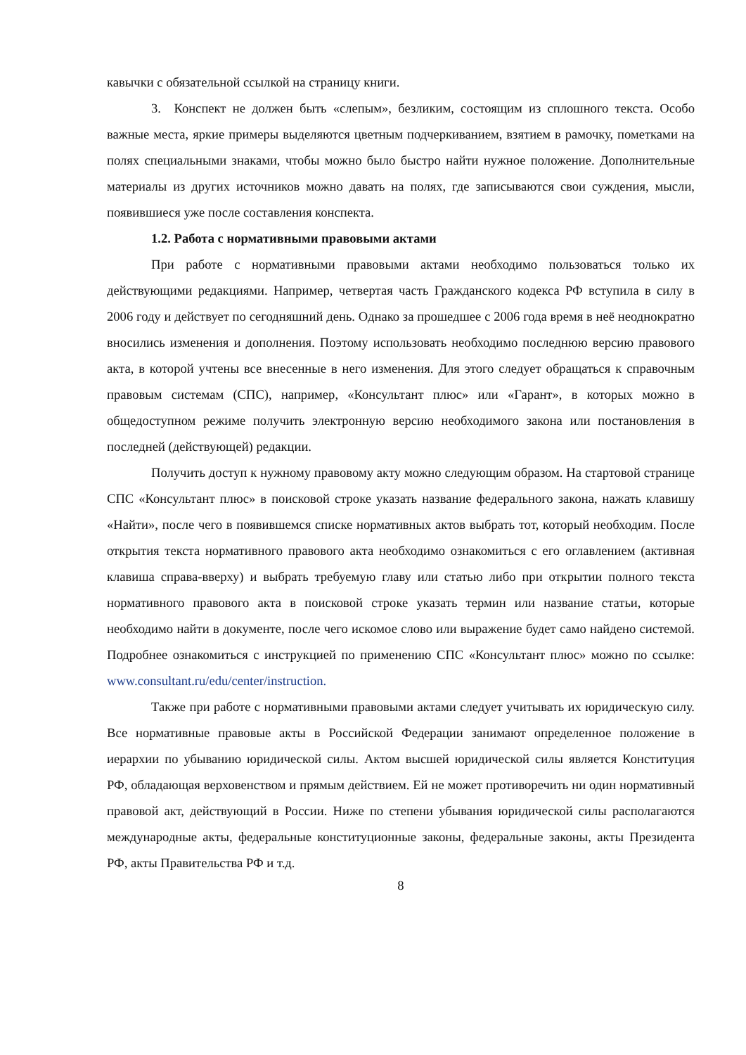кавычки с обязательной ссылкой на страницу книги.
3. Конспект не должен быть «слепым», безликим, состоящим из сплошного текста. Особо важные места, яркие примеры выделяются цветным подчеркиванием, взятием в рамочку, пометками на полях специальными знаками, чтобы можно было быстро найти нужное положение. Дополнительные материалы из других источников можно давать на полях, где записываются свои суждения, мысли, появившиеся уже после составления конспекта.
1.2. Работа с нормативными правовыми актами
При работе с нормативными правовыми актами необходимо пользоваться только их действующими редакциями. Например, четвертая часть Гражданского кодекса РФ вступила в силу в 2006 году и действует по сегодняшний день. Однако за прошедшее с 2006 года время в неё неоднократно вносились изменения и дополнения. Поэтому использовать необходимо последнюю версию правового акта, в которой учтены все внесенные в него изменения. Для этого следует обращаться к справочным правовым системам (СПС), например, «Консультант плюс» или «Гарант», в которых можно в общедоступном режиме получить электронную версию необходимого закона или постановления в последней (действующей) редакции.
Получить доступ к нужному правовому акту можно следующим образом. На стартовой странице СПС «Консультант плюс» в поисковой строке указать название федерального закона, нажать клавишу «Найти», после чего в появившемся списке нормативных актов выбрать тот, который необходим. После открытия текста нормативного правового акта необходимо ознакомиться с его оглавлением (активная клавиша справа-вверху) и выбрать требуемую главу или статью либо при открытии полного текста нормативного правового акта в поисковой строке указать термин или название статьи, которые необходимо найти в документе, после чего искомое слово или выражение будет само найдено системой. Подробнее ознакомиться с инструкцией по применению СПС «Консультант плюс» можно по ссылке: www.consultant.ru/edu/center/instruction.
Также при работе с нормативными правовыми актами следует учитывать их юридическую силу. Все нормативные правовые акты в Российской Федерации занимают определенное положение в иерархии по убыванию юридической силы. Актом высшей юридической силы является Конституция РФ, обладающая верховенством и прямым действием. Ей не может противоречить ни один нормативный правовой акт, действующий в России. Ниже по степени убывания юридической силы располагаются международные акты, федеральные конституционные законы, федеральные законы, акты Президента РФ, акты Правительства РФ и т.д.
8